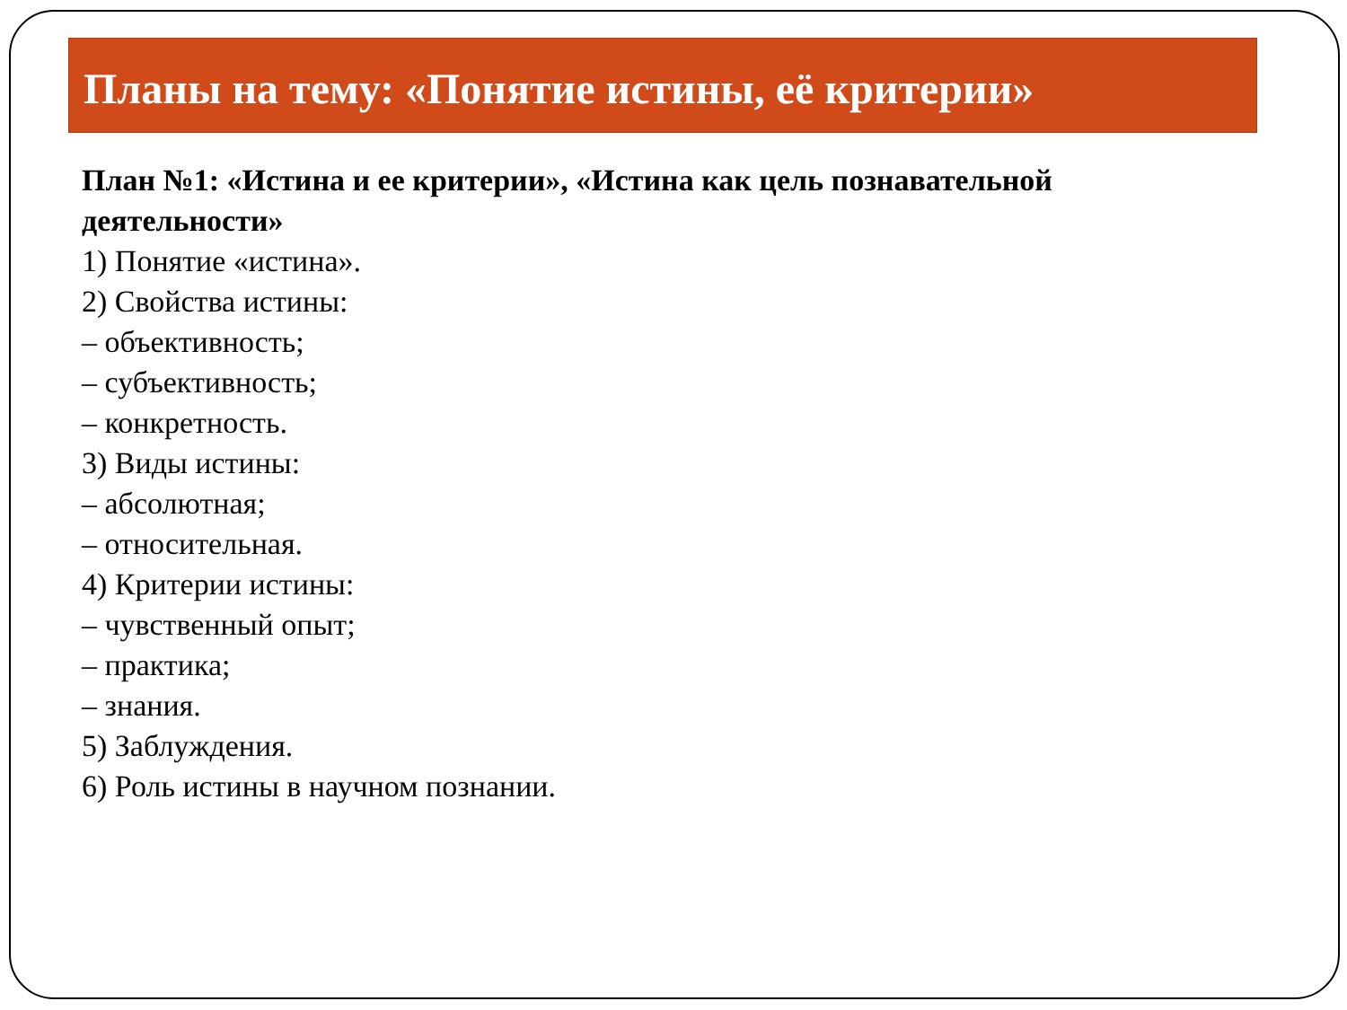Планы на тему: «Понятие истины, её критерии»
План №1: «Истина и ее критерии», «Истина как цель познавательной деятельности»
1) Понятие «истина».
2) Свойства истины:
– объективность;
– субъективность;
– конкретность.
3) Виды истины:
– абсолютная;
– относительная.
4) Критерии истины:
– чувственный опыт;
– практика;
– знания.
5) Заблуждения.
6) Роль истины в научном познании.